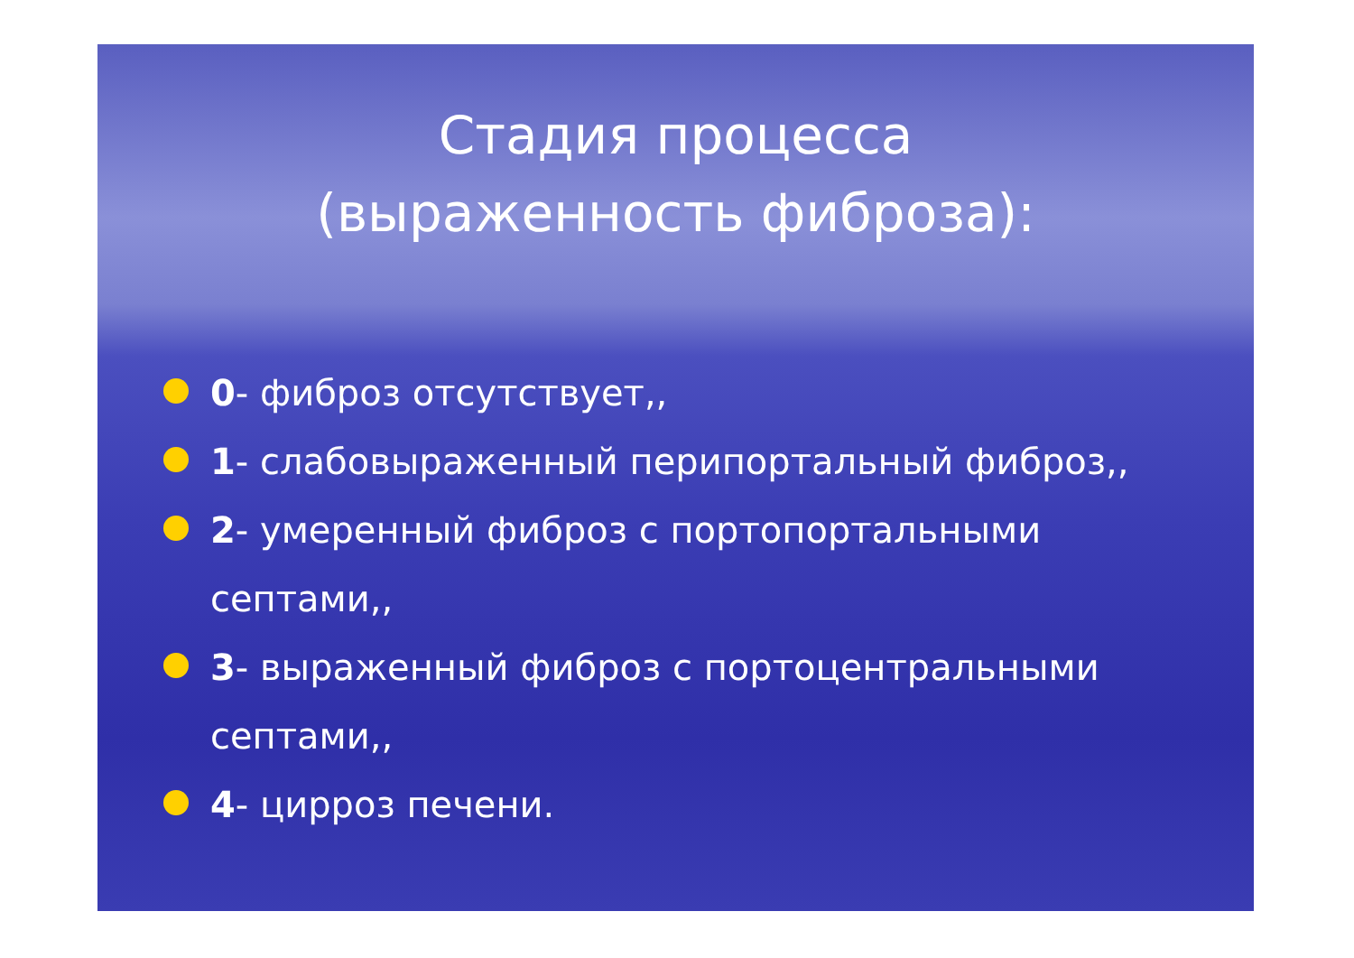Стадия процесса
(выраженность фиброза):
0- фиброз отсутствует,,
1- слабовыраженный перипортальный фиброз,,
2- умеренный фиброз с портопортальными септами,,
3- выраженный фиброз с портоцентральными септами,,
4- цирроз печени.